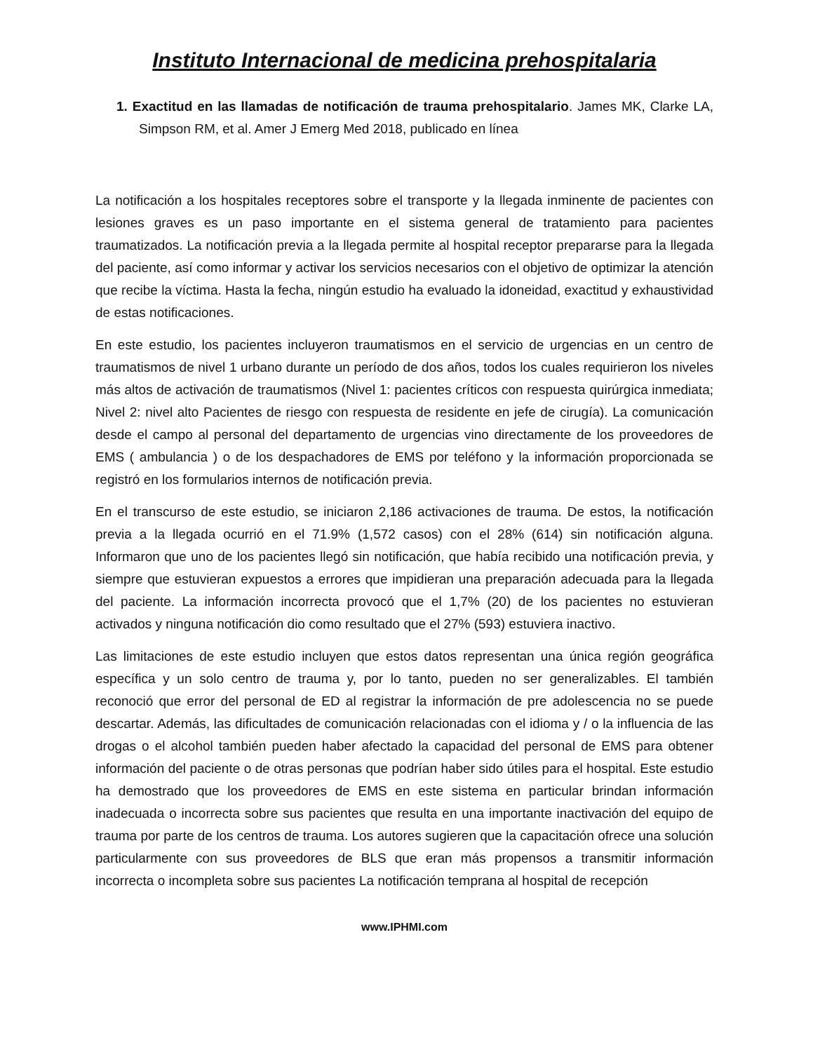Instituto Internacional de medicina prehospitalaria
1. Exactitud en las llamadas de notificación de trauma prehospitalario. James MK, Clarke LA, Simpson RM, et al. Amer J Emerg Med 2018, publicado en línea
La notificación a los hospitales receptores sobre el transporte y la llegada inminente de pacientes con lesiones graves es un paso importante en el sistema general de tratamiento para pacientes traumatizados. La notificación previa a la llegada permite al hospital receptor prepararse para la llegada del paciente, así como informar y activar los servicios necesarios con el objetivo de optimizar la atención que recibe la víctima. Hasta la fecha, ningún estudio ha evaluado la idoneidad, exactitud y exhaustividad de estas notificaciones.
En este estudio, los pacientes incluyeron traumatismos en el servicio de urgencias en un centro de traumatismos de nivel 1 urbano durante un período de dos años, todos los cuales requirieron los niveles más altos de activación de traumatismos (Nivel 1: pacientes críticos con respuesta quirúrgica inmediata; Nivel 2: nivel alto Pacientes de riesgo con respuesta de residente en jefe de cirugía). La comunicación desde el campo al personal del departamento de urgencias vino directamente de los proveedores de EMS ( ambulancia ) o de los despachadores de EMS por teléfono y la información proporcionada se registró en los formularios internos de notificación previa.
En el transcurso de este estudio, se iniciaron 2,186 activaciones de trauma. De estos, la notificación previa a la llegada ocurrió en el 71.9% (1,572 casos) con el 28% (614) sin notificación alguna. Informaron que uno de los pacientes llegó sin notificación, que había recibido una notificación previa, y siempre que estuvieran expuestos a errores que impidieran una preparación adecuada para la llegada del paciente. La información incorrecta provocó que el 1,7% (20) de los pacientes no estuvieran activados y ninguna notificación dio como resultado que el 27% (593) estuviera inactivo.
Las limitaciones de este estudio incluyen que estos datos representan una única región geográfica específica y un solo centro de trauma y, por lo tanto, pueden no ser generalizables. El también reconoció que error del personal de ED al registrar la información de pre adolescencia no se puede descartar. Además, las dificultades de comunicación relacionadas con el idioma y / o la influencia de las drogas o el alcohol también pueden haber afectado la capacidad del personal de EMS para obtener información del paciente o de otras personas que podrían haber sido útiles para el hospital. Este estudio ha demostrado que los proveedores de EMS en este sistema en particular brindan información inadecuada o incorrecta sobre sus pacientes que resulta en una importante inactivación del equipo de trauma por parte de los centros de trauma. Los autores sugieren que la capacitación ofrece una solución particularmente con sus proveedores de BLS que eran más propensos a transmitir información incorrecta o incompleta sobre sus pacientes La notificación temprana al hospital de recepción
www.IPHMI.com